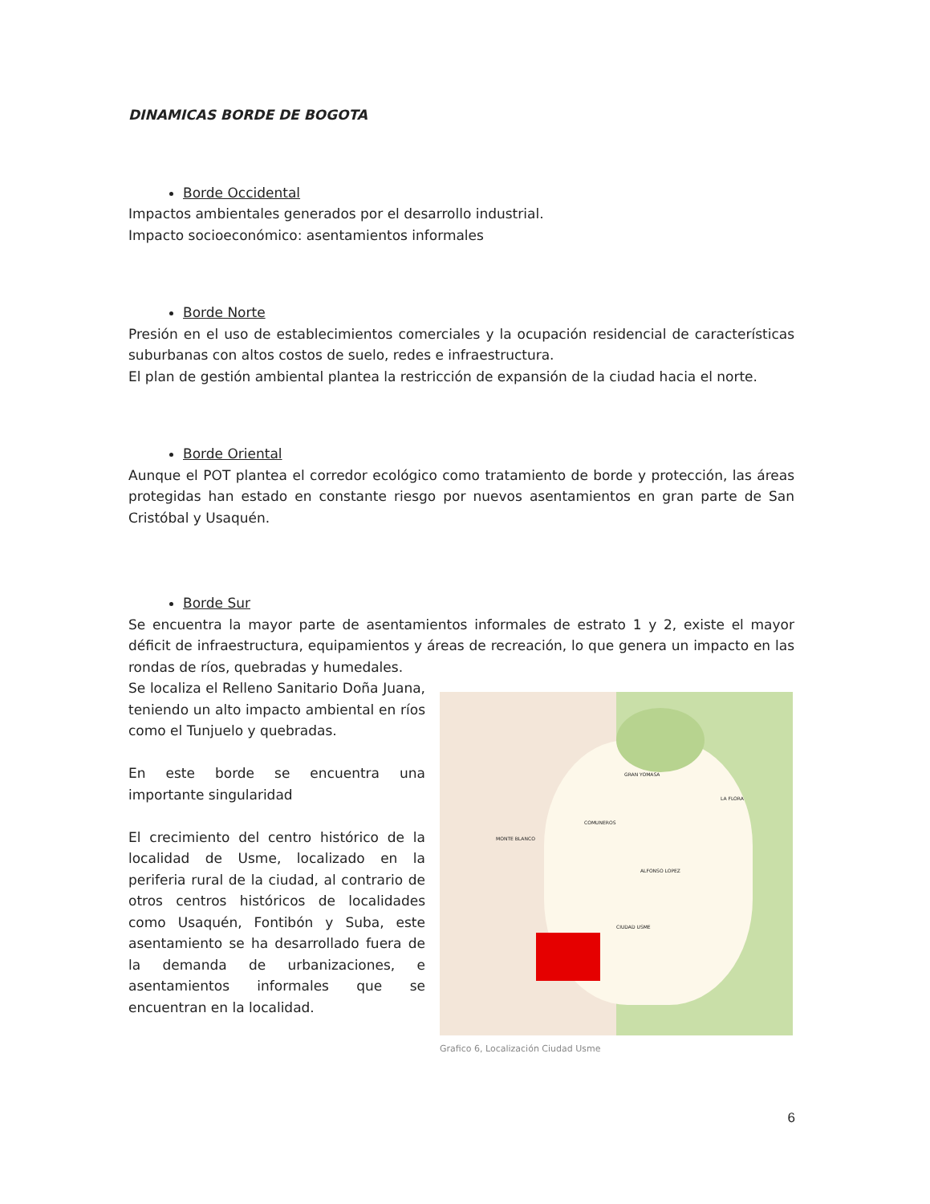DINAMICAS BORDE DE BOGOTA
Borde Occidental
Impactos ambientales generados por el desarrollo industrial.
Impacto socioeconómico: asentamientos informales
Borde Norte
Presión en el uso de establecimientos comerciales y la ocupación residencial de características suburbanas con altos costos de suelo, redes e infraestructura.
El plan de gestión ambiental plantea la restricción de expansión de la ciudad hacia el norte.
Borde Oriental
Aunque el POT plantea el corredor ecológico como tratamiento de borde y protección, las áreas protegidas han estado en constante riesgo por nuevos asentamientos en gran parte de San Cristóbal y Usaquén.
Borde Sur
Se encuentra la mayor parte de asentamientos informales de estrato 1 y 2, existe el mayor déficit de infraestructura, equipamientos y áreas de recreación, lo que genera un impacto en las rondas de ríos, quebradas y humedales.
Se localiza el Relleno Sanitario Doña Juana, teniendo un alto impacto ambiental en ríos como el Tunjuelo y quebradas.
En este borde se encuentra una importante singularidad
El crecimiento del centro histórico de la localidad de Usme, localizado en la periferia rural de la ciudad, al contrario de otros centros históricos de localidades como Usaquén, Fontibón y Suba, este asentamiento se ha desarrollado fuera de la demanda de urbanizaciones, e asentamientos informales que se encuentran en la localidad.
GRAN YOMASA
LA FLORA
COMUNEROS
MONTE BLANCO
ALFONSO LOPEZ
CIUDAD USME
Grafico 6, Localización Ciudad Usme
6